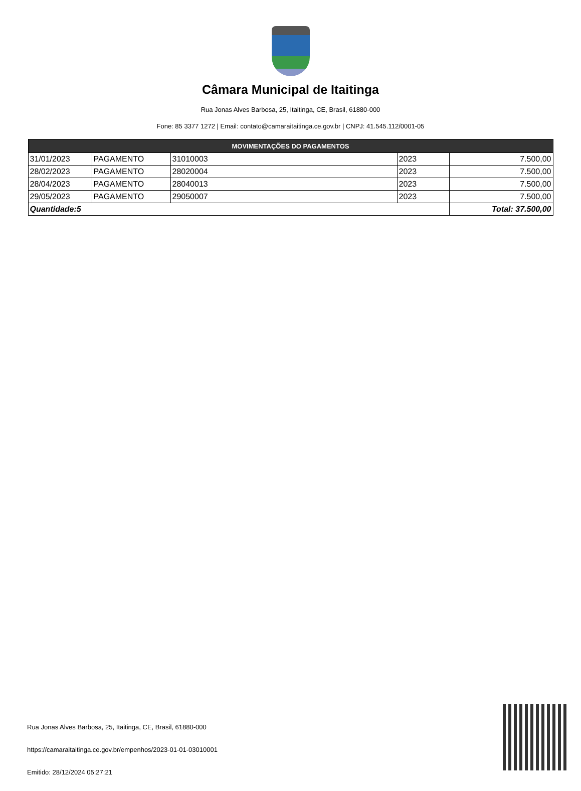Câmara Municipal de Itaitinga
Rua Jonas Alves Barbosa, 25, Itaitinga, CE, Brasil, 61880-000
Fone: 85 3377 1272 | Email: contato@camaraitaitinga.ce.gov.br | CNPJ: 41.545.112/0001-05
| MOVIMENTAÇÕES DO PAGAMENTOS | | | | |
| --- | --- | --- | --- | --- |
| 31/01/2023 | PAGAMENTO | 31010003 | 2023 | 7.500,00 |
| 28/02/2023 | PAGAMENTO | 28020004 | 2023 | 7.500,00 |
| 28/04/2023 | PAGAMENTO | 28040013 | 2023 | 7.500,00 |
| 29/05/2023 | PAGAMENTO | 29050007 | 2023 | 7.500,00 |
| Quantidade:5 | | | | Total: 37.500,00 |
Rua Jonas Alves Barbosa, 25, Itaitinga, CE, Brasil, 61880-000
https://camaraitaitinga.ce.gov.br/empenhos/2023-01-01-03010001
Emitido: 28/12/2024 05:27:21